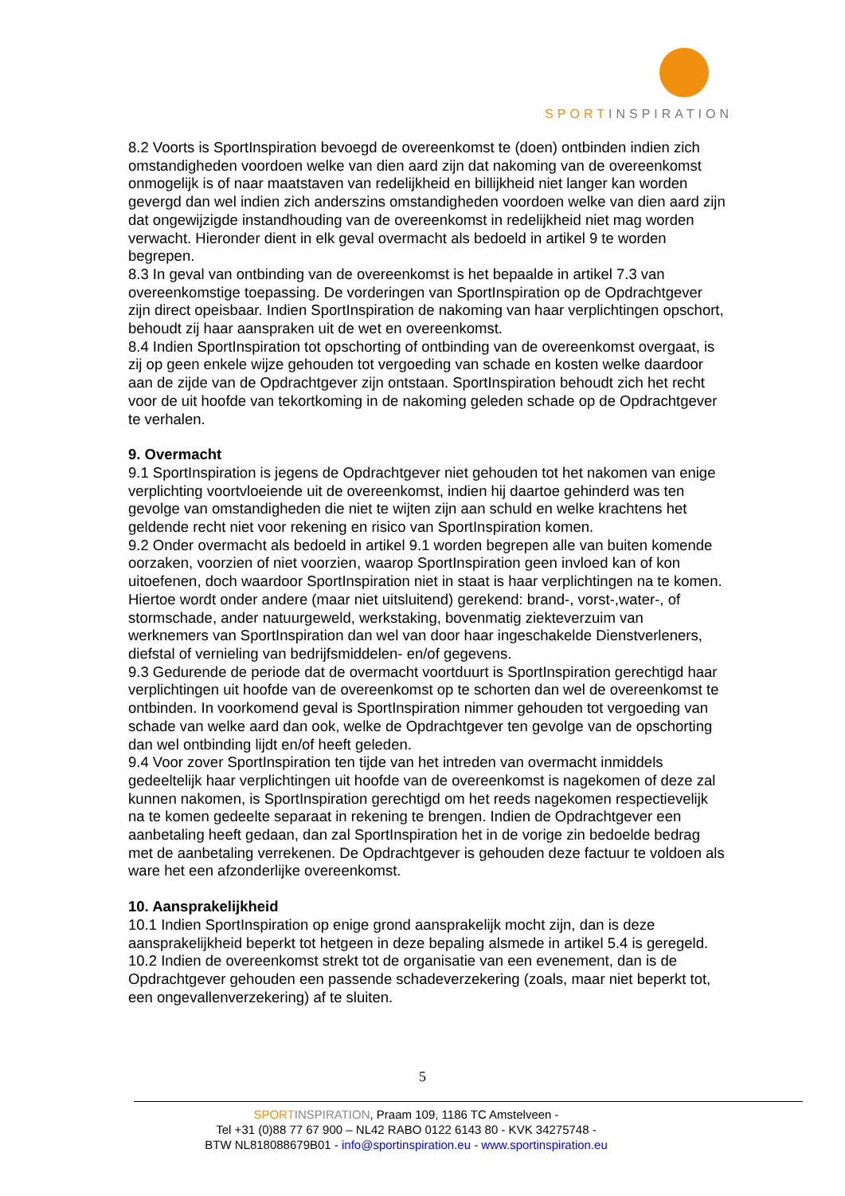SPORTINSPIRATION
8.2 Voorts is SportInspiration bevoegd de overeenkomst te (doen) ontbinden indien zich omstandigheden voordoen welke van dien aard zijn dat nakoming van de overeenkomst onmogelijk is of naar maatstaven van redelijkheid en billijkheid niet langer kan worden gevergd dan wel indien zich anderszins omstandigheden voordoen welke van dien aard zijn dat ongewijzigde instandhouding van de overeenkomst in redelijkheid niet mag worden verwacht. Hieronder dient in elk geval overmacht als bedoeld in artikel 9 te worden begrepen.
8.3 In geval van ontbinding van de overeenkomst is het bepaalde in artikel 7.3 van overeenkomstige toepassing. De vorderingen van SportInspiration op de Opdrachtgever zijn direct opeisbaar. Indien SportInspiration de nakoming van haar verplichtingen opschort, behoudt zij haar aanspraken uit de wet en overeenkomst.
8.4 Indien SportInspiration tot opschorting of ontbinding van de overeenkomst overgaat, is zij op geen enkele wijze gehouden tot vergoeding van schade en kosten welke daardoor aan de zijde van de Opdrachtgever zijn ontstaan. SportInspiration behoudt zich het recht voor de uit hoofde van tekortkoming in de nakoming geleden schade op de Opdrachtgever te verhalen.
9. Overmacht
9.1 SportInspiration is jegens de Opdrachtgever niet gehouden tot het nakomen van enige verplichting voortvloeiende uit de overeenkomst, indien hij daartoe gehinderd was ten gevolge van omstandigheden die niet te wijten zijn aan schuld en welke krachtens het geldende recht niet voor rekening en risico van SportInspiration komen.
9.2 Onder overmacht als bedoeld in artikel 9.1 worden begrepen alle van buiten komende oorzaken, voorzien of niet voorzien, waarop SportInspiration geen invloed kan of kon uitoefenen, doch waardoor SportInspiration niet in staat is haar verplichtingen na te komen. Hiertoe wordt onder andere (maar niet uitsluitend) gerekend: brand-, vorst-,water-, of stormschade, ander natuurgeweld, werkstaking, bovenmatig ziekteverzuim van werknemers van SportInspiration dan wel van door haar ingeschakelde Dienstverleners, diefstal of vernieling van bedrijfsmiddelen- en/of gegevens.
9.3 Gedurende de periode dat de overmacht voortduurt is SportInspiration gerechtigd haar verplichtingen uit hoofde van de overeenkomst op te schorten dan wel de overeenkomst te ontbinden. In voorkomend geval is SportInspiration nimmer gehouden tot vergoeding van schade van welke aard dan ook, welke de Opdrachtgever ten gevolge van de opschorting dan wel ontbinding lijdt en/of heeft geleden.
9.4 Voor zover SportInspiration ten tijde van het intreden van overmacht inmiddels gedeeltelijk haar verplichtingen uit hoofde van de overeenkomst is nagekomen of deze zal kunnen nakomen, is SportInspiration gerechtigd om het reeds nagekomen respectievelijk na te komen gedeelte separaat in rekening te brengen. Indien de Opdrachtgever een aanbetaling heeft gedaan, dan zal SportInspiration het in de vorige zin bedoelde bedrag met de aanbetaling verrekenen. De Opdrachtgever is gehouden deze factuur te voldoen als ware het een afzonderlijke overeenkomst.
10. Aansprakelijkheid
10.1 Indien SportInspiration op enige grond aansprakelijk mocht zijn, dan is deze aansprakelijkheid beperkt tot hetgeen in deze bepaling alsmede in artikel 5.4 is geregeld.
10.2 Indien de overeenkomst strekt tot de organisatie van een evenement, dan is de Opdrachtgever gehouden een passende schadeverzekering (zoals, maar niet beperkt tot, een ongevallenverzekering) af te sluiten.
5
SPORT INSPIRATION, Praam 109, 1186 TC Amstelveen -
Tel +31 (0)88 77 67 900 – NL42 RABO 0122 6143 80 - KVK 34275748 -
BTW NL818088679B01 - info@sportinspiration.eu - www.sportinspiration.eu